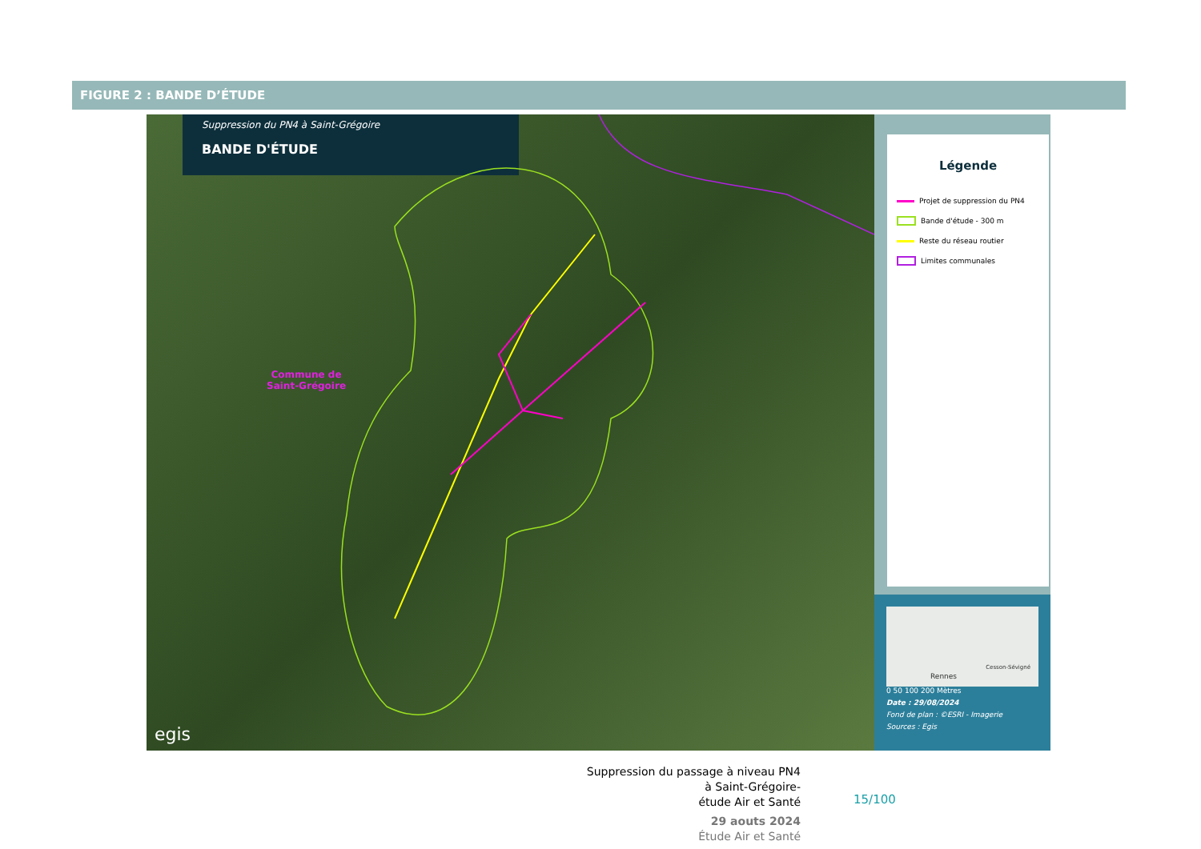FIGURE 2 : BANDE D’ÉTUDE
Suppression du PN4 à Saint-Grégoire
BANDE D'ÉTUDE
Commune de
Saint-Grégoire
egis
Légende
Projet de suppression du PN4
Bande d'étude - 300 m
Reste du réseau routier
Limites communales
Rennes
Cesson-Sévigné
0 50 100 200 Mètres
Date : 29/08/2024
Fond de plan : ©ESRI - Imagerie
Sources : Egis
Suppression du passage à niveau PN4
à Saint-Grégoire-
étude Air et Santé
29 aouts 2024
Étude Air et Santé
15/100